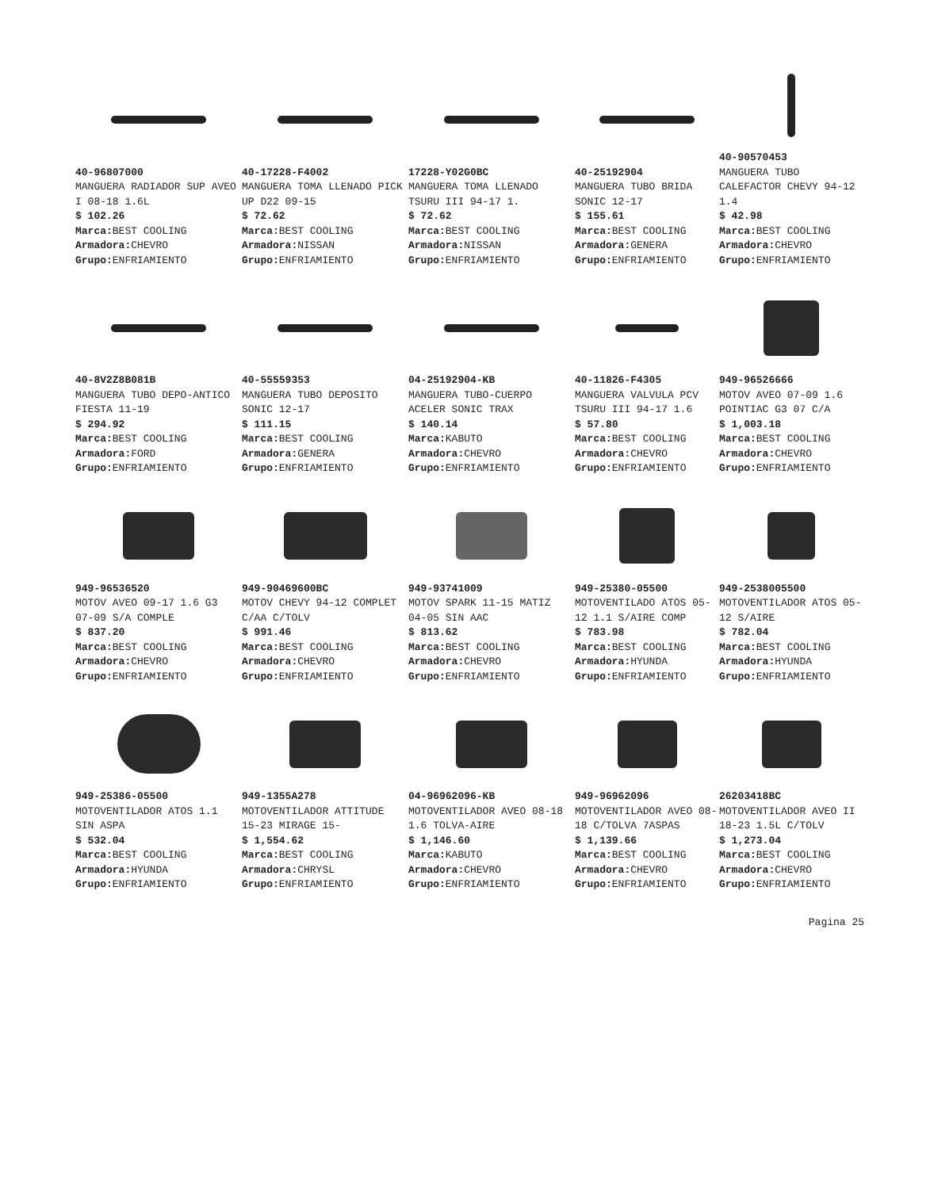40-96807000
MANGUERA RADIADOR SUP AVEO I 08-18 1.6L
$ 102.26
Marca: BEST COOLING
Armadora: CHEVRO
Grupo: ENFRIAMIENTO
40-17228-F4002
MANGUERA TOMA LLENADO PICK UP D22 09-15
$ 72.62
Marca: BEST COOLING
Armadora: NISSAN
Grupo: ENFRIAMIENTO
17228-Y02G0BC
MANGUERA TOMA LLENADO TSURU III 94-17 1.
$ 72.62
Marca: BEST COOLING
Armadora: NISSAN
Grupo: ENFRIAMIENTO
40-25192904
MANGUERA TUBO BRIDA SONIC 12-17
$ 155.61
Marca: BEST COOLING
Armadora: GENERA
Grupo: ENFRIAMIENTO
40-90570453
MANGUERA TUBO CALEFACTOR CHEVY 94-12 1.4
$ 42.98
Marca: BEST COOLING
Armadora: CHEVRO
Grupo: ENFRIAMIENTO
40-8V2Z8B081B
MANGUERA TUBO DEPO-ANTICO FIESTA 11-19
$ 294.92
Marca: BEST COOLING
Armadora: FORD
Grupo: ENFRIAMIENTO
40-55559353
MANGUERA TUBO DEPOSITO SONIC 12-17
$ 111.15
Marca: BEST COOLING
Armadora: GENERA
Grupo: ENFRIAMIENTO
04-25192904-KB
MANGUERA TUBO-CUERPO ACELER SONIC TRAX
$ 140.14
Marca: KABUTO
Armadora: CHEVRO
Grupo: ENFRIAMIENTO
40-11826-F4305
MANGUERA VALVULA PCV TSURU III 94-17 1.6
$ 57.80
Marca: BEST COOLING
Armadora: CHEVRO
Grupo: ENFRIAMIENTO
949-96526666
MOTOV AVEO 07-09 1.6 POINTIAC G3 07 C/A
$ 1,003.18
Marca: BEST COOLING
Armadora: CHEVRO
Grupo: ENFRIAMIENTO
949-96536520
MOTOV AVEO 09-17 1.6 G3 07-09 S/A COMPLE
$ 837.20
Marca: BEST COOLING
Armadora: CHEVRO
Grupo: ENFRIAMIENTO
949-90469600BC
MOTOV CHEVY 94-12 COMPLET C/AA C/TOLV
$ 991.46
Marca: BEST COOLING
Armadora: CHEVRO
Grupo: ENFRIAMIENTO
949-93741009
MOTOV SPARK 11-15 MATIZ 04-05 SIN AAC
$ 813.62
Marca: BEST COOLING
Armadora: CHEVRO
Grupo: ENFRIAMIENTO
949-25380-05500
MOTOVENTILADO ATOS 05-12 1.1 S/AIRE COMP
$ 783.98
Marca: BEST COOLING
Armadora: HYUNDA
Grupo: ENFRIAMIENTO
949-2538005500
MOTOVENTILADOR ATOS 05-12 S/AIRE
$ 782.04
Marca: BEST COOLING
Armadora: HYUNDA
Grupo: ENFRIAMIENTO
949-25386-05500
MOTOVENTILADOR ATOS 1.1 SIN ASPA
$ 532.04
Marca: BEST COOLING
Armadora: HYUNDA
Grupo: ENFRIAMIENTO
949-1355A278
MOTOVENTILADOR ATTITUDE 15-23 MIRAGE 15-
$ 1,554.62
Marca: BEST COOLING
Armadora: CHRYSL
Grupo: ENFRIAMIENTO
04-96962096-KB
MOTOVENTILADOR AVEO 08-18 1.6 TOLVA-AIRE
$ 1,146.60
Marca: KABUTO
Armadora: CHEVRO
Grupo: ENFRIAMIENTO
949-96962096
MOTOVENTILADOR AVEO 08-18 C/TOLVA 7ASPAS
$ 1,139.66
Marca: BEST COOLING
Armadora: CHEVRO
Grupo: ENFRIAMIENTO
26203418BC
MOTOVENTILADOR AVEO II 18-23 1.5L C/TOLV
$ 1,273.04
Marca: BEST COOLING
Armadora: CHEVRO
Grupo: ENFRIAMIENTO
Pagina 25